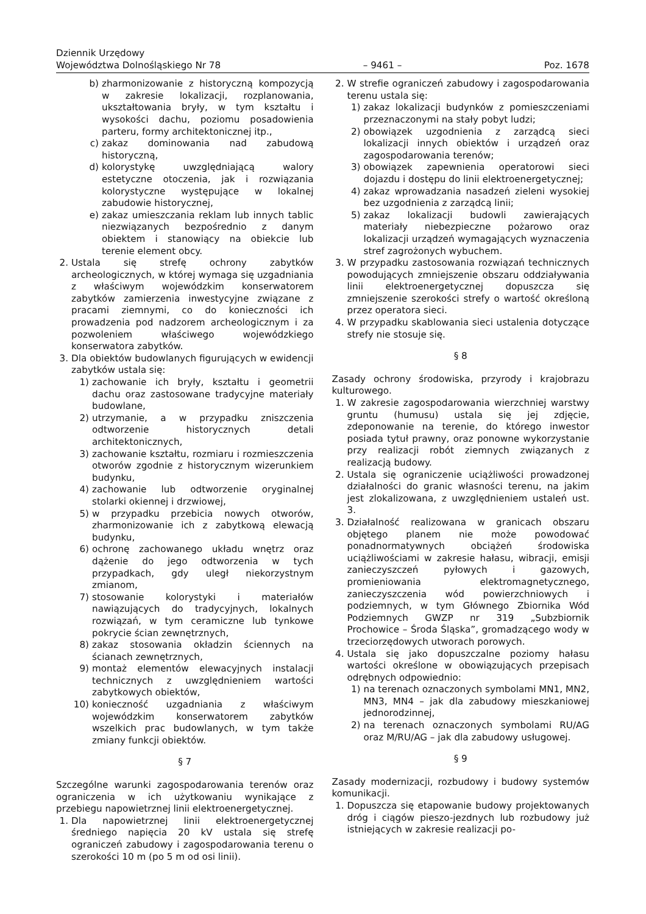Dziennik Urzędowy
Województwa Dolnośląskiego Nr 78 – 9461 – Poz. 1678
b) zharmonizowanie z historyczną kompozycją w zakresie lokalizacji, rozplanowania, ukształtowania bryły, w tym kształtu i wysokości dachu, poziomu posadowienia parteru, formy architektonicznej itp.,
c) zakaz dominowania nad zabudową historyczną,
d) kolorystykę uwzględniającą walory estetyczne otoczenia, jak i rozwiązania kolorystyczne występujące w lokalnej zabudowie historycznej,
e) zakaz umieszczania reklam lub innych tablic niezwiązanych bezpośrednio z danym obiektem i stanowiący na obiekcie lub terenie element obcy.
2. Ustala się strefę ochrony zabytków archeologicznych, w której wymaga się uzgadniania z właściwym wojewódzkim konserwatorem zabytków zamierzenia inwestycyjne związane z pracami ziemnymi, co do konieczności ich prowadzenia pod nadzorem archeologicznym i za pozwoleniem właściwego wojewódzkiego konserwatora zabytków.
3. Dla obiektów budowlanych figurujących w ewidencji zabytków ustala się:
1) zachowanie ich bryły, kształtu i geometrii dachu oraz zastosowane tradycyjne materiały budowlane,
2) utrzymanie, a w przypadku zniszczenia odtworzenie historycznych detali architektonicznych,
3) zachowanie kształtu, rozmiaru i rozmieszczenia otworów zgodnie z historycznym wizerunkiem budynku,
4) zachowanie lub odtworzenie oryginalnej stolarki okiennej i drzwiowej,
5) w przypadku przebicia nowych otworów, zharmonizowanie ich z zabytkową elewacją budynku,
6) ochronę zachowanego układu wnętrz oraz dążenie do jego odtworzenia w tych przypadkach, gdy uległ niekorzystnym zmianom,
7) stosowanie kolorystyki i materiałów nawiązujących do tradycyjnych, lokalnych rozwiązań, w tym ceramiczne lub tynkowe pokrycie ścian zewnętrznych,
8) zakaz stosowania okładzin ściennych na ścianach zewnętrznych,
9) montaż elementów elewacyjnych instalacji technicznych z uwzględnieniem wartości zabytkowych obiektów,
10) konieczność uzgadniania z właściwym wojewódzkim konserwatorem zabytków wszelkich prac budowlanych, w tym także zmiany funkcji obiektów.
§ 7
Szczególne warunki zagospodarowania terenów oraz ograniczenia w ich użytkowaniu wynikające z przebiegu napowietrznej linii elektroenergetycznej.
1. Dla napowietrznej linii elektroenergetycznej średniego napięcia 20 kV ustala się strefę ograniczeń zabudowy i zagospodarowania terenu o szerokości 10 m (po 5 m od osi linii).
2. W strefie ograniczeń zabudowy i zagospodarowania terenu ustala się:
1) zakaz lokalizacji budynków z pomieszczeniami przeznaczonymi na stały pobyt ludzi;
2) obowiązek uzgodnienia z zarządcą sieci lokalizacji innych obiektów i urządzeń oraz zagospodarowania terenów;
3) obowiązek zapewnienia operatorowi sieci dojazdu i dostępu do linii elektroenergetycznej;
4) zakaz wprowadzania nasadzeń zieleni wysokiej bez uzgodnienia z zarządcą linii;
5) zakaz lokalizacji budowli zawierających materiały niebezpieczne pożarowo oraz lokalizacji urządzeń wymagających wyznaczenia stref zagrożonych wybuchem.
3. W przypadku zastosowania rozwiązań technicznych powodujących zmniejszenie obszaru oddziaływania linii elektroenergetycznej dopuszcza się zmniejszenie szerokości strefy o wartość określoną przez operatora sieci.
4. W przypadku skablowania sieci ustalenia dotyczące strefy nie stosuje się.
§ 8
Zasady ochrony środowiska, przyrody i krajobrazu kulturowego.
1. W zakresie zagospodarowania wierzchniej warstwy gruntu (humusu) ustala się jej zdjęcie, zdeponowanie na terenie, do którego inwestor posiada tytuł prawny, oraz ponowne wykorzystanie przy realizacji robót ziemnych związanych z realizacją budowy.
2. Ustala się ograniczenie uciążliwości prowadzonej działalności do granic własności terenu, na jakim jest zlokalizowana, z uwzględnieniem ustaleń ust. 3.
3. Działalność realizowana w granicach obszaru objętego planem nie może powodować ponadnormatywnych obciążeń środowiska uciążliwościami w zakresie hałasu, wibracji, emisji zanieczyszczeń pyłowych i gazowych, promieniowania elektromagnetycznego, zanieczyszczenia wód powierzchniowych i podziemnych, w tym Głównego Zbiornika Wód Podziemnych GWZP nr 319 „Subzbiornik Prochowice – Środa Śląska”, gromadzącego wody w trzeciorzędowych utworach porowych.
4. Ustala się jako dopuszczalne poziomy hałasu wartości określone w obowiązujących przepisach odrębnych odpowiednio:
1) na terenach oznaczonych symbolami MN1, MN2, MN3, MN4 – jak dla zabudowy mieszkaniowej jednorodzinnej,
2) na terenach oznaczonych symbolami RU/AG oraz M/RU/AG – jak dla zabudowy usługowej.
§ 9
Zasady modernizacji, rozbudowy i budowy systemów komunikacji.
1. Dopuszcza się etapowanie budowy projektowanych dróg i ciągów pieszo-jezdnych lub rozbudowy już istniejących w zakresie realizacji po-